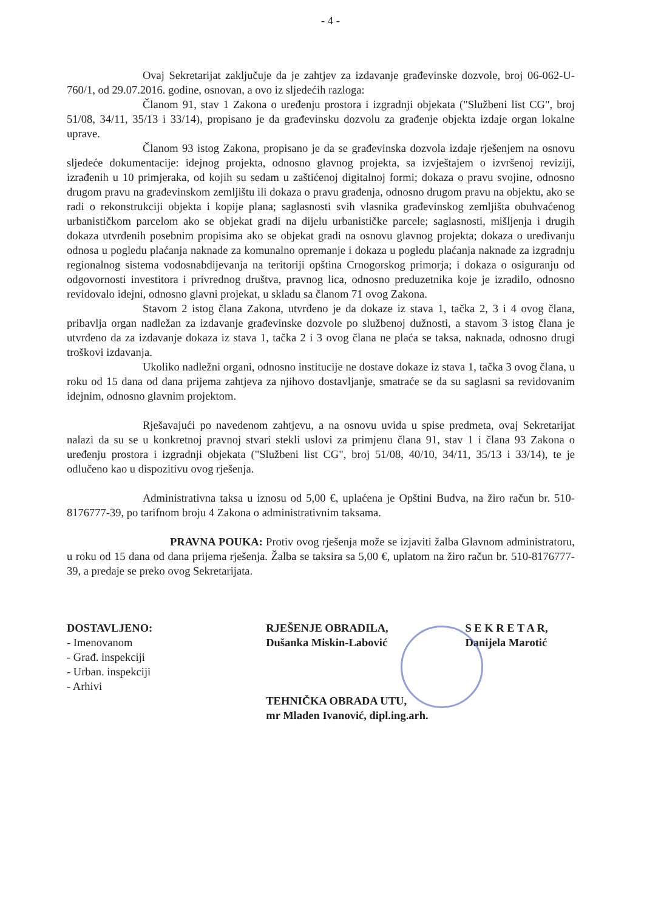- 4 -
Ovaj Sekretarijat zaključuje da je zahtjev za izdavanje građevinske dozvole, broj 06-062-U-760/1, od 29.07.2016. godine, osnovan, a ovo iz sljedećih razloga:
Članom 91, stav 1 Zakona o uređenju prostora i izgradnji objekata ("Službeni list CG", broj 51/08, 34/11, 35/13 i 33/14), propisano je da građevinsku dozvolu za građenje objekta izdaje organ lokalne uprave.
Članom 93 istog Zakona, propisano je da se građevinska dozvola izdaje rješenjem na osnovu sljedeće dokumentacije: idejnog projekta, odnosno glavnog projekta, sa izvještajem o izvršenoj reviziji, izrađenih u 10 primjeraka, od kojih su sedam u zaštićenoj digitalnoj formi; dokaza o pravu svojine, odnosno drugom pravu na građevinskom zemljištu ili dokaza o pravu građenja, odnosno drugom pravu na objektu, ako se radi o rekonstrukciji objekta i kopije plana; saglasnosti svih vlasnika građevinskog zemljišta obuhvaćenog urbanističkom parcelom ako se objekat gradi na dijelu urbanističke parcele; saglasnosti, mišljenja i drugih dokaza utvrđenih posebnim propisima ako se objekat gradi na osnovu glavnog projekta; dokaza o uređivanju odnosa u pogledu plaćanja naknade za komunalno opremanje i dokaza u pogledu plaćanja naknade za izgradnju regionalnog sistema vodosnabdijevanja na teritoriji opština Crnogorskog primorja; i dokaza o osiguranju od odgovornosti investitora i privrednog društva, pravnog lica, odnosno preduzetnika koje je izradilo, odnosno revidovalo idejni, odnosno glavni projekat, u skladu sa članom 71 ovog Zakona.
Stavom 2 istog člana Zakona, utvrđeno je da dokaze iz stava 1, tačka 2, 3 i 4 ovog člana, pribavlja organ nadležan za izdavanje građevinske dozvole po službenoj dužnosti, a stavom 3 istog člana je utvrđeno da za izdavanje dokaza iz stava 1, tačka 2 i 3 ovog člana ne plaća se taksa, naknada, odnosno drugi troškovi izdavanja.
Ukoliko nadležni organi, odnosno institucije ne dostave dokaze iz stava 1, tačka 3 ovog člana, u roku od 15 dana od dana prijema zahtjeva za njihovo dostavljanje, smatraće se da su saglasni sa revidovanim idejnim, odnosno glavnim projektom.
Rješavajući po navedenom zahtjevu, a na osnovu uvida u spise predmeta, ovaj Sekretarijat nalazi da su se u konkretnoj pravnoj stvari stekli uslovi za primjenu člana 91, stav 1 i člana 93 Zakona o uređenju prostora i izgradnji objekata ("Službeni list CG", broj 51/08, 40/10, 34/11, 35/13 i 33/14), te je odlučeno kao u dispozitivu ovog rješenja.
Administrativna taksa u iznosu od 5,00 €, uplaćena je Opštini Budva, na žiro račun br. 510-8176777-39, po tarifnom broju 4 Zakona o administrativnim taksama.
PRAVNA POUKA: Protiv ovog rješenja može se izjaviti žalba Glavnom administratoru, u roku od 15 dana od dana prijema rješenja. Žalba se taksira sa 5,00 €, uplatom na žiro račun br. 510-8176777-39, a predaje se preko ovog Sekretarijata.
DOSTAVLJENO:
- Imenovanom
- Građ. inspekciji
- Urban. inspekciji
- Arhivi
RJEŠENJE OBRADILA,
Dušanka Miskin-Labović
TEHNIČKA OBRADA UTU,
mr Mladen Ivanović, dipl.ing.arh.
S E K R E T A R,
Danijela Marotić